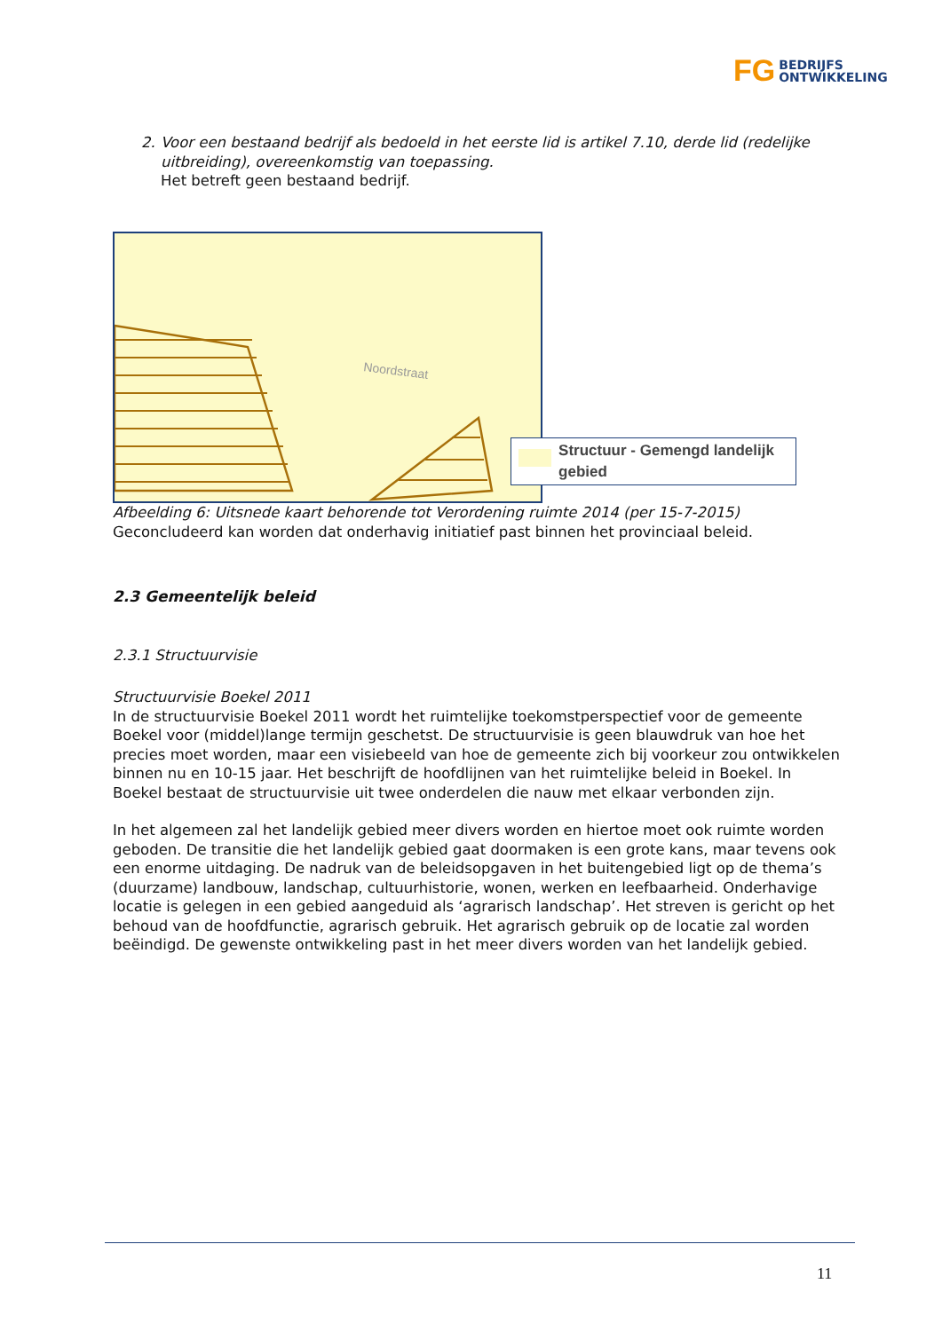FG BEDRIJFS
ONTWIKKELING
2. Voor een bestaand bedrijf als bedoeld in het eerste lid is artikel 7.10, derde lid (redelijke uitbreiding), overeenkomstig van toepassing.
Het betreft geen bestaand bedrijf.
Noordstraat
Structuur - Gemengd landelijk gebied
Afbeelding 6: Uitsnede kaart behorende tot Verordening ruimte 2014 (per 15-7-2015)
Geconcludeerd kan worden dat onderhavig initiatief past binnen het provinciaal beleid.
2.3 Gemeentelijk beleid
2.3.1 Structuurvisie
Structuurvisie Boekel 2011
In de structuurvisie Boekel 2011 wordt het ruimtelijke toekomstperspectief voor de gemeente Boekel voor (middel)lange termijn geschetst. De structuurvisie is geen blauwdruk van hoe het precies moet worden, maar een visiebeeld van hoe de gemeente zich bij voorkeur zou ontwikkelen binnen nu en 10-15 jaar. Het beschrijft de hoofdlijnen van het ruimtelijke beleid in Boekel. In Boekel bestaat de structuurvisie uit twee onderdelen die nauw met elkaar verbonden zijn.
In het algemeen zal het landelijk gebied meer divers worden en hiertoe moet ook ruimte worden geboden. De transitie die het landelijk gebied gaat doormaken is een grote kans, maar tevens ook een enorme uitdaging. De nadruk van de beleidsopgaven in het buitengebied ligt op de thema’s (duurzame) landbouw, landschap, cultuurhistorie, wonen, werken en leefbaarheid. Onderhavige locatie is gelegen in een gebied aangeduid als ‘agrarisch landschap’. Het streven is gericht op het behoud van de hoofdfunctie, agrarisch gebruik. Het agrarisch gebruik op de locatie zal worden beëindigd. De gewenste ontwikkeling past in het meer divers worden van het landelijk gebied.
11